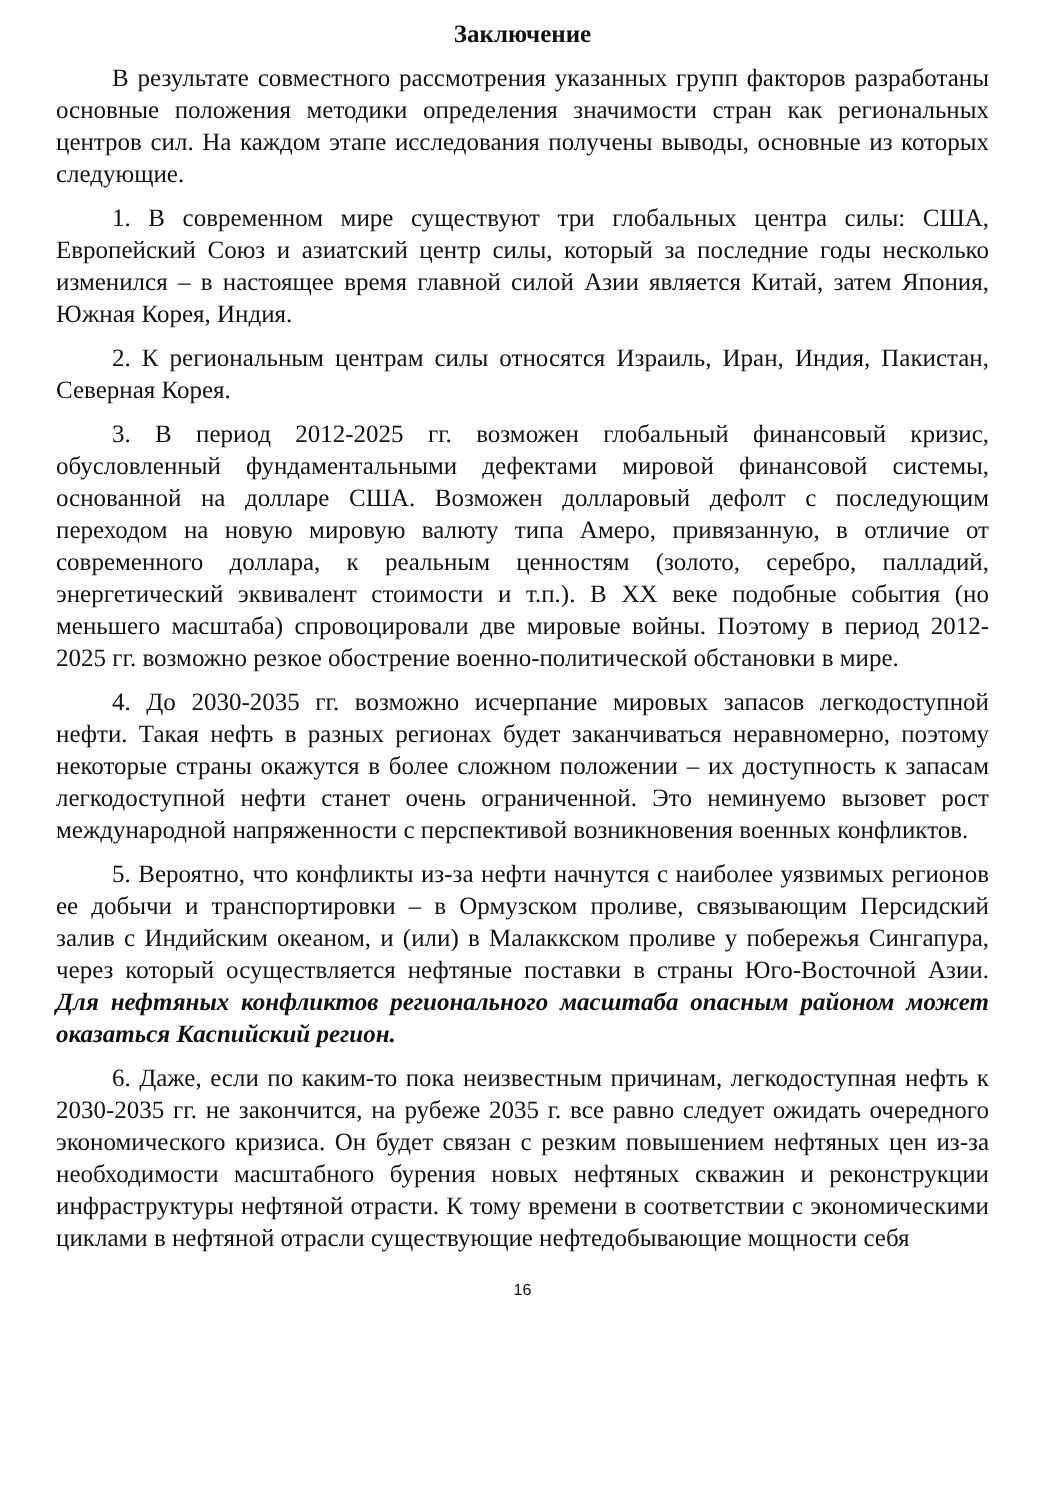Заключение
В результате совместного рассмотрения указанных групп факторов разработаны основные положения методики определения значимости стран как региональных центров сил. На каждом этапе исследования получены выводы, основные из которых следующие.
1. В современном мире существуют три глобальных центра силы: США, Европейский Союз и азиатский центр силы, который за последние годы несколько изменился – в настоящее время главной силой Азии является Китай, затем Япония, Южная Корея, Индия.
2. К региональным центрам силы относятся Израиль, Иран, Индия, Пакистан, Северная Корея.
3. В период 2012-2025 гг. возможен глобальный финансовый кризис, обусловленный фундаментальными дефектами мировой финансовой системы, основанной на долларе США. Возможен долларовый дефолт с последующим переходом на новую мировую валюту типа Амеро, привязанную, в отличие от современного доллара, к реальным ценностям (золото, серебро, палладий, энергетический эквивалент стоимости и т.п.). В XX веке подобные события (но меньшего масштаба) спровоцировали две мировые войны. Поэтому в период 2012-2025 гг. возможно резкое обострение военно-политической обстановки в мире.
4. До 2030-2035 гг. возможно исчерпание мировых запасов легкодоступной нефти. Такая нефть в разных регионах будет заканчиваться неравномерно, поэтому некоторые страны окажутся в более сложном положении – их доступность к запасам легкодоступной нефти станет очень ограниченной. Это неминуемо вызовет рост международной напряженности с перспективой возникновения военных конфликтов.
5. Вероятно, что конфликты из-за нефти начнутся с наиболее уязвимых регионов ее добычи и транспортировки – в Ормузском проливе, связывающим Персидский залив с Индийским океаном, и (или) в Малаккском проливе у побережья Сингапура, через который осуществляется нефтяные поставки в страны Юго-Восточной Азии. Для нефтяных конфликтов регионального масштаба опасным районом может оказаться Каспийский регион.
6. Даже, если по каким-то пока неизвестным причинам, легкодоступная нефть к 2030-2035 гг. не закончится, на рубеже 2035 г. все равно следует ожидать очередного экономического кризиса. Он будет связан с резким повышением нефтяных цен из-за необходимости масштабного бурения новых нефтяных скважин и реконструкции инфраструктуры нефтяной отрасти. К тому времени в соответствии с экономическими циклами в нефтяной отрасли существующие нефтедобывающие мощности себя
16